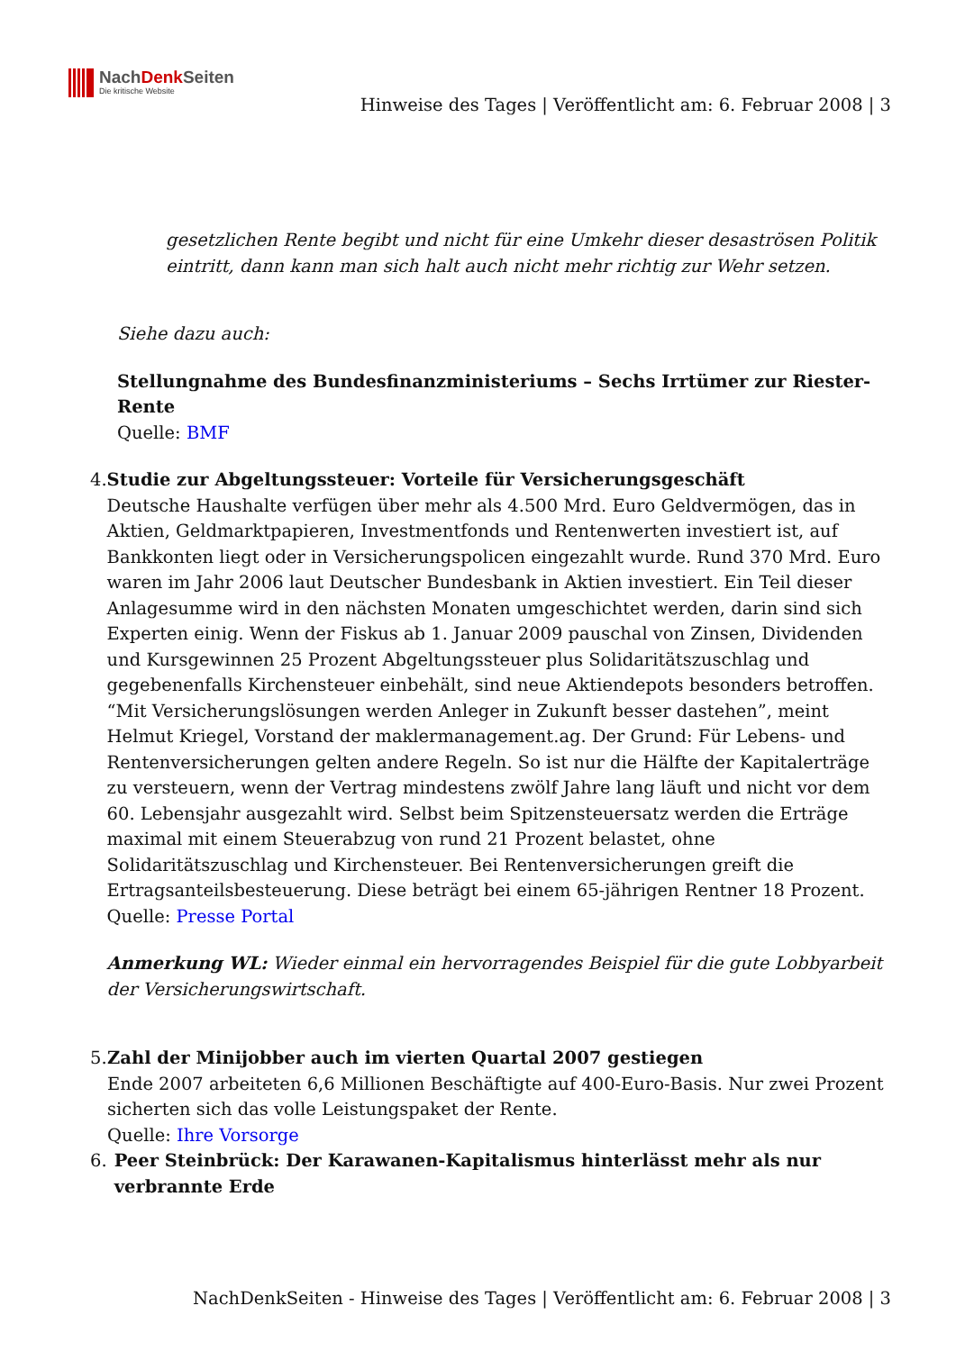NachDenk Seiten
Die kritische Website
Hinweise des Tages | Veröffentlicht am: 6. Februar 2008 | 3
gesetzlichen Rente begibt und nicht für eine Umkehr dieser desaströsen Politik eintritt, dann kann man sich halt auch nicht mehr richtig zur Wehr setzen.
Siehe dazu auch:
Stellungnahme des Bundesfinanzministeriums – Sechs Irrtümer zur Riester-Rente
Quelle: BMF
4. Studie zur Abgeltungssteuer: Vorteile für Versicherungsgeschäft
Deutsche Haushalte verfügen über mehr als 4.500 Mrd. Euro Geldvermögen, das in Aktien, Geldmarktpapieren, Investmentfonds und Rentenwerten investiert ist, auf Bankkonten liegt oder in Versicherungspolicen eingezahlt wurde. Rund 370 Mrd. Euro waren im Jahr 2006 laut Deutscher Bundesbank in Aktien investiert. Ein Teil dieser Anlagesumme wird in den nächsten Monaten umgeschichtet werden, darin sind sich Experten einig. Wenn der Fiskus ab 1. Januar 2009 pauschal von Zinsen, Dividenden und Kursgewinnen 25 Prozent Abgeltungssteuer plus Solidaritätszuschlag und gegebenenfalls Kirchensteuer einbehält, sind neue Aktiendepots besonders betroffen. “Mit Versicherungslösungen werden Anleger in Zukunft besser dastehen”, meint Helmut Kriegel, Vorstand der maklermanagement.ag. Der Grund: Für Lebens- und Rentenversicherungen gelten andere Regeln. So ist nur die Hälfte der Kapitalerträge zu versteuern, wenn der Vertrag mindestens zwölf Jahre lang läuft und nicht vor dem 60. Lebensjahr ausgezahlt wird. Selbst beim Spitzensteuersatz werden die Erträge maximal mit einem Steuerabzug von rund 21 Prozent belastet, ohne Solidaritätszuschlag und Kirchensteuer. Bei Rentenversicherungen greift die Ertragsanteilsbesteuerung. Diese beträgt bei einem 65-jährigen Rentner 18 Prozent.
Quelle: Presse Portal
Anmerkung WL: Wieder einmal ein hervorragendes Beispiel für die gute Lobbyarbeit der Versicherungswirtschaft.
5. Zahl der Minijobber auch im vierten Quartal 2007 gestiegen
Ende 2007 arbeiteten 6,6 Millionen Beschäftigte auf 400-Euro-Basis. Nur zwei Prozent sicherten sich das volle Leistungspaket der Rente.
Quelle: Ihre Vorsorge
6. Peer Steinbrück: Der Karawanen-Kapitalismus hinterlässt mehr als nur verbrannte Erde
NachDenkSeiten - Hinweise des Tages | Veröffentlicht am: 6. Februar 2008 | 3